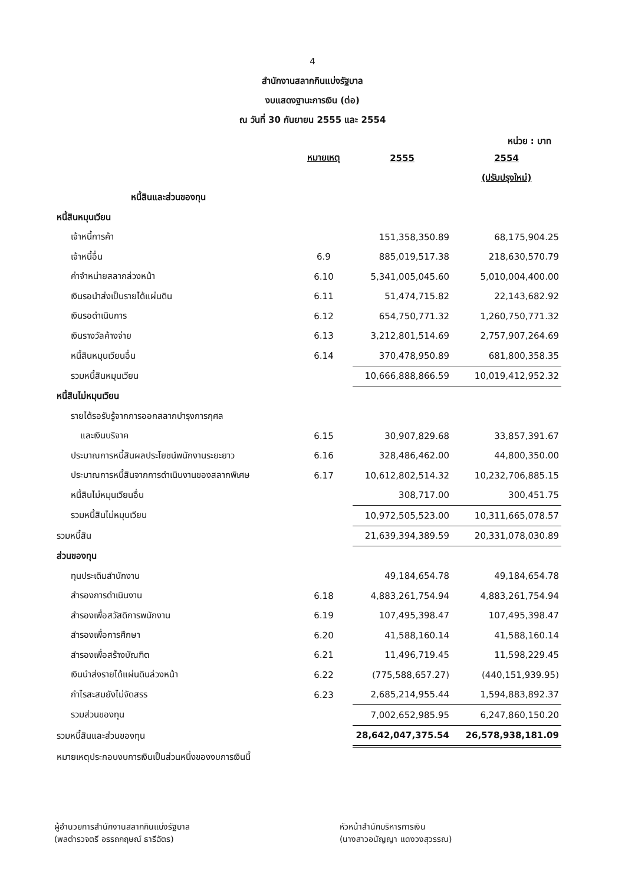4
สำนักงานสลากกินแบ่งรัฐบาล
งบแสดงฐานะการเงิน (ต่อ)
ณ วันที่ 30 กันยายน 2555 และ 2554
หน่วย : บาท
| | หมายเหตุ | 2555 | 2554 |
| | | | (ปรับปรุงใหม่) |
| หนี้สินและส่วนของทุน | | | |
| หนี้สินหมุนเวียน | | | |
| เจ้าหนี้การค้า | | 151,358,350.89 | 68,175,904.25 |
| เจ้าหนี้อื่น | 6.9 | 885,019,517.38 | 218,630,570.79 |
| ค่าจำหน่ายสลากล่วงหน้า | 6.10 | 5,341,005,045.60 | 5,010,004,400.00 |
| เงินรอนำส่งเป็นรายได้แผ่นดิน | 6.11 | 51,474,715.82 | 22,143,682.92 |
| เงินรอดำเนินการ | 6.12 | 654,750,771.32 | 1,260,750,771.32 |
| เงินรางวัลค้างจ่าย | 6.13 | 3,212,801,514.69 | 2,757,907,264.69 |
| หนี้สินหมุนเวียนอื่น | 6.14 | 370,478,950.89 | 681,800,358.35 |
| รวมหนี้สินหมุนเวียน | | 10,666,888,866.59 | 10,019,412,952.32 |
| หนี้สินไม่หมุนเวียน | | | |
| รายได้รอรับรู้จากการออกสลากบำรุงการกุศล | | | |
| และเงินบริจาค | 6.15 | 30,907,829.68 | 33,857,391.67 |
| ประมาณการหนี้สินผลประโยชน์พนักงานระยะยาว | 6.16 | 328,486,462.00 | 44,800,350.00 |
| ประมาณการหนี้สินจากการดำเนินงานของสลากพิเศษ | 6.17 | 10,612,802,514.32 | 10,232,706,885.15 |
| หนี้สินไม่หมุนเวียนอื่น | | 308,717.00 | 300,451.75 |
| รวมหนี้สินไม่หมุนเวียน | | 10,972,505,523.00 | 10,311,665,078.57 |
| รวมหนี้สิน | | 21,639,394,389.59 | 20,331,078,030.89 |
| ส่วนของทุน | | | |
| ทุนประเดิมสำนักงาน | | 49,184,654.78 | 49,184,654.78 |
| สำรองการดำเนินงาน | 6.18 | 4,883,261,754.94 | 4,883,261,754.94 |
| สำรองเพื่อสวัสดิการพนักงาน | 6.19 | 107,495,398.47 | 107,495,398.47 |
| สำรองเพื่อการศึกษา | 6.20 | 41,588,160.14 | 41,588,160.14 |
| สำรองเพื่อสร้างบัณฑิต | 6.21 | 11,496,719.45 | 11,598,229.45 |
| เงินนำส่งรายได้แผ่นดินล่วงหน้า | 6.22 | (775,588,657.27) | (440,151,939.95) |
| กำไรสะสมยังไม่จัดสรร | 6.23 | 2,685,214,955.44 | 1,594,883,892.37 |
| รวมส่วนของทุน | | 7,002,652,985.95 | 6,247,860,150.20 |
| รวมหนี้สินและส่วนของทุน | | 28,642,047,375.54 | 26,578,938,181.09 |
| หมายเหตุประกอบงบการเงินเป็นส่วนหนึ่งของงบการเงินนี้ | | | |
ผู้อำนวยการสำนักงานสลากกินแบ่งรัฐบาล
(พลตำรวจตรี อรรถกฤษณ์ ธารีฉัตร)
หัวหน้าสำนักบริหารการเงิน
(นางสาวอนัญญา แดงวงสุวรรณ)